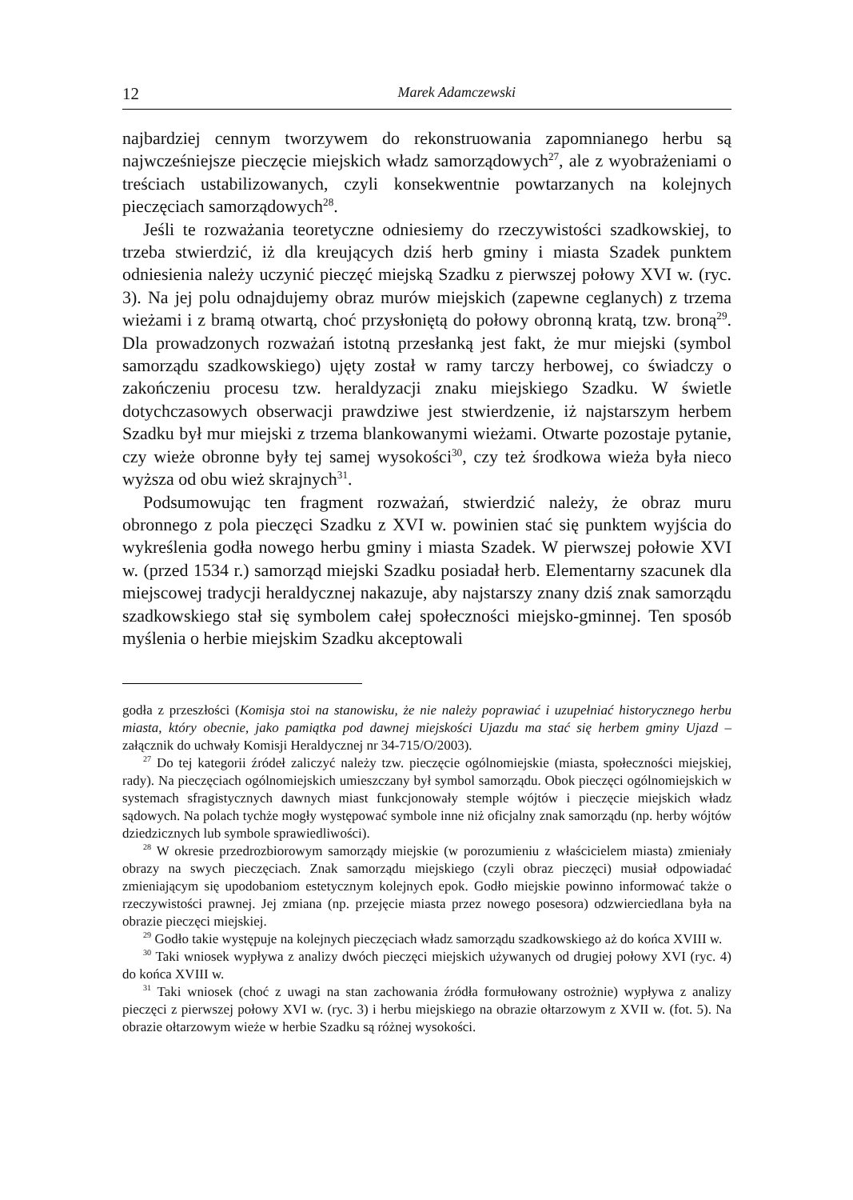12 Marek Adamczewski
najbardziej cennym tworzywem do rekonstruowania zapomnianego herbu są najwcześniejsze pieczęcie miejskich władz samorządowych<sup>27</sup>, ale z wyobrażeniami o treściach ustabilizowanych, czyli konsekwentnie powtarzanych na kolejnych pieczęciach samorządowych<sup>28</sup>.
Jeśli te rozważania teoretyczne odniesiemy do rzeczywistości szadkowskiej, to trzeba stwierdzić, iż dla kreujących dziś herb gminy i miasta Szadek punktem odniesienia należy uczynić pieczęć miejską Szadku z pierwszej połowy XVI w. (ryc. 3). Na jej polu odnajdujemy obraz murów miejskich (zapewne ceglanych) z trzema wieżami i z bramą otwartą, choć przysłoniętą do połowy obronną kratą, tzw. broną<sup>29</sup>. Dla prowadzonych rozważań istotną przesłanką jest fakt, że mur miejski (symbol samorządu szadkowskiego) ujęty został w ramy tarczy herbowej, co świadczy o zakończeniu procesu tzw. heraldyzacji znaku miejskiego Szadku. W świetle dotychczasowych obserwacji prawdziwe jest stwierdzenie, iż najstarszym herbem Szadku był mur miejski z trzema blankowanymi wieżami. Otwarte pozostaje pytanie, czy wieże obronne były tej samej wysokości<sup>30</sup>, czy też środkowa wieża była nieco wyższa od obu wież skrajnych<sup>31</sup>.
Podsumowując ten fragment rozważań, stwierdzić należy, że obraz muru obronnego z pola pieczęci Szadku z XVI w. powinien stać się punktem wyjścia do wykreślenia godła nowego herbu gminy i miasta Szadek. W pierwszej połowie XVI w. (przed 1534 r.) samorząd miejski Szadku posiadał herb. Elementarny szacunek dla miejscowej tradycji heraldycznej nakazuje, aby najstarszy znany dziś znak samorządu szadkowskiego stał się symbolem całej społeczności miejsko-gminnej. Ten sposób myślenia o herbie miejskim Szadku akceptowali
godła z przeszłości (Komisja stoi na stanowisku, że nie należy poprawiać i uzupełniać historycznego herbu miasta, który obecnie, jako pamiątka pod dawnej miejskości Ujazdu ma stać się herbem gminy Ujazd – załącznik do uchwały Komisji Heraldycznej nr 34-715/O/2003).
<sup>27</sup> Do tej kategorii źródeł zaliczyć należy tzw. pieczęcie ogólnomiejskie (miasta, społeczności miejskiej, rady). Na pieczęciach ogólnomiejskich umieszczany był symbol samorządu. Obok pieczęci ogólnomiejskich w systemach sfragistycznych dawnych miast funkcjonowały stemple wójtów i pieczęcie miejskich władz sądowych. Na polach tychże mogły występować symbole inne niż oficjalny znak samorządu (np. herby wójtów dziedzicznych lub symbole sprawiedliwości).
<sup>28</sup> W okresie przedrozbiorowym samorządy miejskie (w porozumieniu z właścicielem miasta) zmieniały obrazy na swych pieczęciach. Znak samorządu miejskiego (czyli obraz pieczęci) musiał odpowiadać zmieniającym się upodobaniom estetycznym kolejnych epok. Godło miejskie powinno informować także o rzeczywistości prawnej. Jej zmiana (np. przejęcie miasta przez nowego posesora) odzwierciedlana była na obrazie pieczęci miejskiej.
<sup>29</sup> Godło takie występuje na kolejnych pieczęciach władz samorządu szadkowskiego aż do końca XVIII w.
<sup>30</sup> Taki wniosek wypływa z analizy dwóch pieczęci miejskich używanych od drugiej połowy XVI (ryc. 4) do końca XVIII w.
<sup>31</sup> Taki wniosek (choć z uwagi na stan zachowania źródła formułowany ostrożnie) wypływa z analizy pieczęci z pierwszej połowy XVI w. (ryc. 3) i herbu miejskiego na obrazie ołtarzowym z XVII w. (fot. 5). Na obrazie ołtarzowym wieże w herbie Szadku są różnej wysokości.